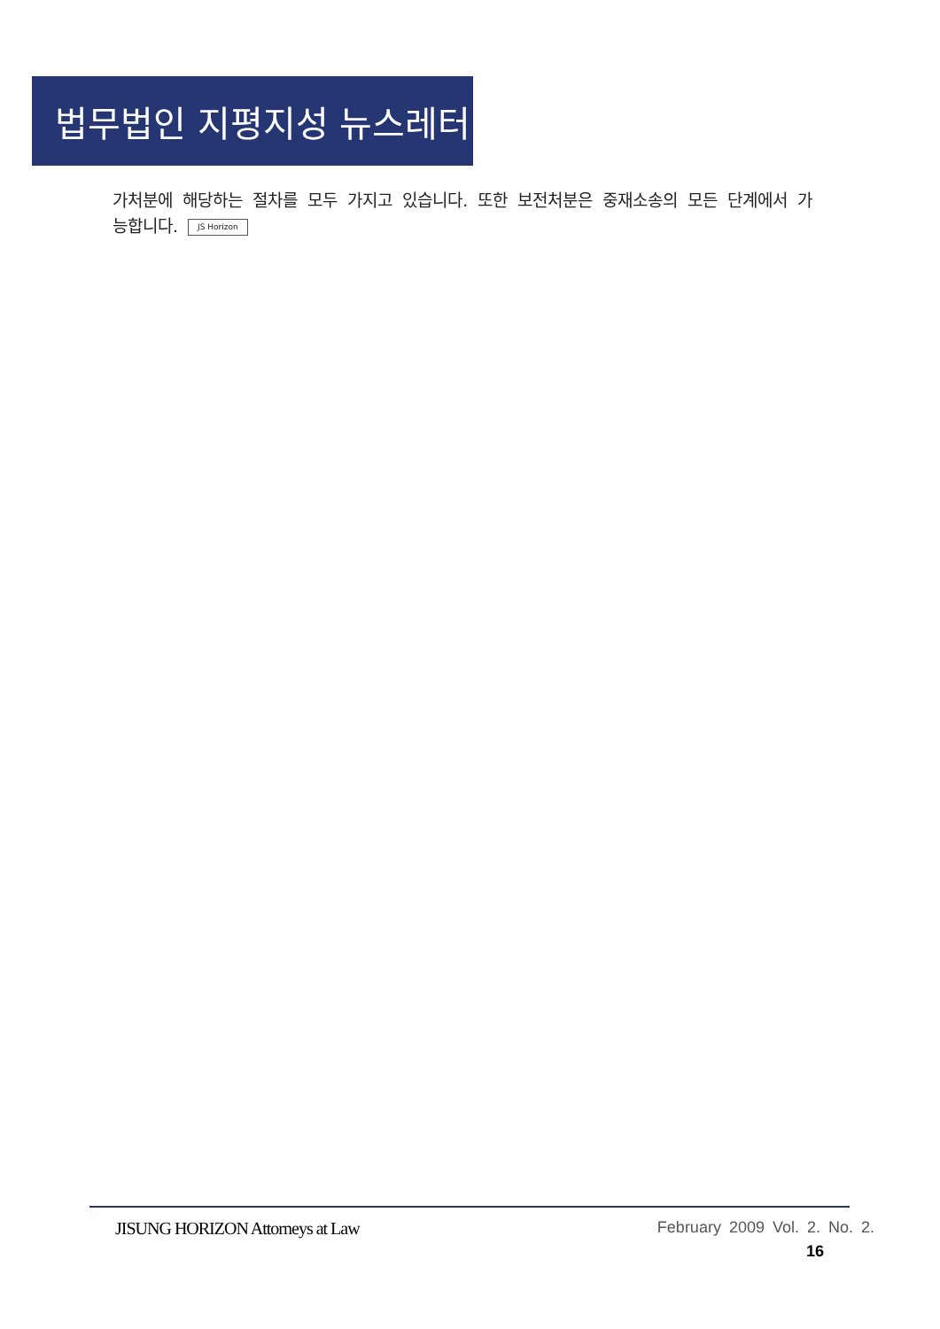법무법인 지평지성 뉴스레터
가처분에 해당하는 절차를 모두 가지고 있습니다. 또한 보전처분은 중재소송의 모든 단계에서 가능합니다. JS Horizon
JISUNG HORIZON Attorneys at Law February 2009 Vol. 2. No. 2.
16